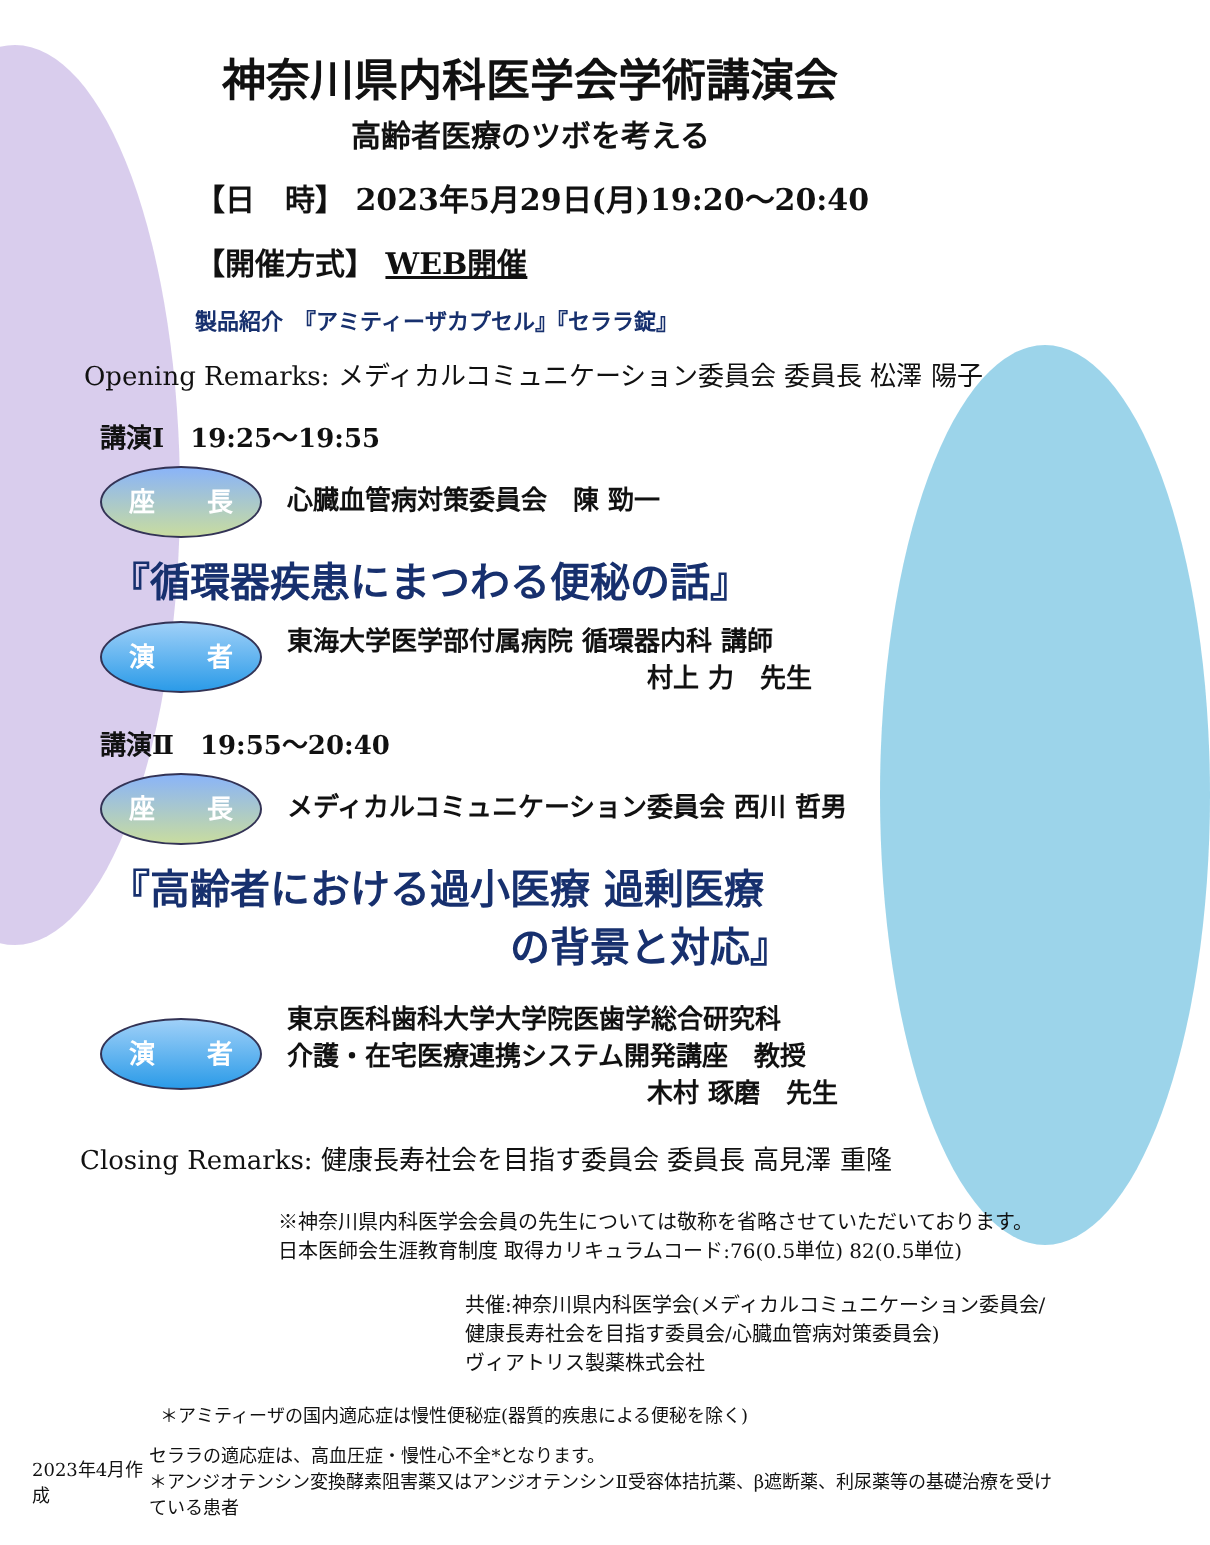神奈川県内科医学会学術講演会
高齢者医療のツボを考える
【日　時】 2023年5月29日(月)19:20～20:40
【開催方式】 WEB開催
製品紹介　『アミティーザカプセル』『セララ錠』
Opening Remarks: メディカルコミュニケーション委員会 委員長 松澤 陽子
講演Ⅰ　19:25～19:55
座　　長 心臓血管病対策委員会　陳 勁一
『循環器疾患にまつわる便秘の話』
演　　者 東海大学医学部付属病院 循環器内科 講師
村上 力　先生
講演Ⅱ　19:55～20:40
座　　長 メディカルコミュニケーション委員会 西川 哲男
『高齢者における過小医療 過剰医療
の背景と対応』
演　　者 東京医科歯科大学大学院医歯学総合研究科
介護・在宅医療連携システム開発講座　教授
木村 琢磨　先生
Closing Remarks: 健康長寿社会を目指す委員会 委員長 高見澤 重隆
※神奈川県内科医学会会員の先生については敬称を省略させていただいております。
日本医師会生涯教育制度 取得カリキュラムコード:76(0.5単位) 82(0.5単位)
共催:神奈川県内科医学会(メディカルコミュニケーション委員会/
健康長寿社会を目指す委員会/心臓血管病対策委員会)
ヴィアトリス製薬株式会社
＊アミティーザの国内適応症は慢性便秘症(器質的疾患による便秘を除く)
2023年4月作成 セララの適応症は、高血圧症・慢性心不全*となります。
＊アンジオテンシン変換酵素阻害薬又はアンジオテンシンⅡ受容体拮抗薬、β遮断薬、利尿薬等の基礎治療を受けている患者